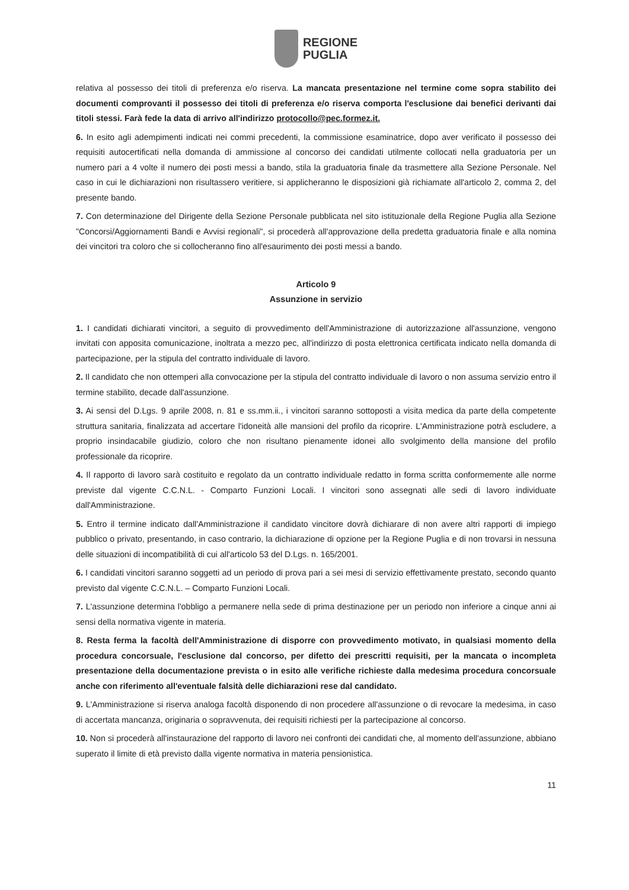REGIONE
PUGLIA
relativa al possesso dei titoli di preferenza e/o riserva. La mancata presentazione nel termine come sopra stabilito dei documenti comprovanti il possesso dei titoli di preferenza e/o riserva comporta l'esclusione dai benefici derivanti dai titoli stessi. Farà fede la data di arrivo all'indirizzo protocollo@pec.formez.it.
6. In esito agli adempimenti indicati nei commi precedenti, la commissione esaminatrice, dopo aver verificato il possesso dei requisiti autocertificati nella domanda di ammissione al concorso dei candidati utilmente collocati nella graduatoria per un numero pari a 4 volte il numero dei posti messi a bando, stila la graduatoria finale da trasmettere alla Sezione Personale. Nel caso in cui le dichiarazioni non risultassero veritiere, si applicheranno le disposizioni già richiamate all'articolo 2, comma 2, del presente bando.
7. Con determinazione del Dirigente della Sezione Personale pubblicata nel sito istituzionale della Regione Puglia alla Sezione "Concorsi/Aggiornamenti Bandi e Avvisi regionali", si procederà all'approvazione della predetta graduatoria finale e alla nomina dei vincitori tra coloro che si collocheranno fino all'esaurimento dei posti messi a bando.
Articolo 9
Assunzione in servizio
1. I candidati dichiarati vincitori, a seguito di provvedimento dell'Amministrazione di autorizzazione all'assunzione, vengono invitati con apposita comunicazione, inoltrata a mezzo pec, all'indirizzo di posta elettronica certificata indicato nella domanda di partecipazione, per la stipula del contratto individuale di lavoro.
2. Il candidato che non ottemperi alla convocazione per la stipula del contratto individuale di lavoro o non assuma servizio entro il termine stabilito, decade dall'assunzione.
3. Ai sensi del D.Lgs. 9 aprile 2008, n. 81 e ss.mm.ii., i vincitori saranno sottoposti a visita medica da parte della competente struttura sanitaria, finalizzata ad accertare l'idoneità alle mansioni del profilo da ricoprire. L'Amministrazione potrà escludere, a proprio insindacabile giudizio, coloro che non risultano pienamente idonei allo svolgimento della mansione del profilo professionale da ricoprire.
4. Il rapporto di lavoro sarà costituito e regolato da un contratto individuale redatto in forma scritta conformemente alle norme previste dal vigente C.C.N.L. - Comparto Funzioni Locali. I vincitori sono assegnati alle sedi di lavoro individuate dall'Amministrazione.
5. Entro il termine indicato dall'Amministrazione il candidato vincitore dovrà dichiarare di non avere altri rapporti di impiego pubblico o privato, presentando, in caso contrario, la dichiarazione di opzione per la Regione Puglia e di non trovarsi in nessuna delle situazioni di incompatibilità di cui all'articolo 53 del D.Lgs. n. 165/2001.
6. I candidati vincitori saranno soggetti ad un periodo di prova pari a sei mesi di servizio effettivamente prestato, secondo quanto previsto dal vigente C.C.N.L. – Comparto Funzioni Locali.
7. L'assunzione determina l'obbligo a permanere nella sede di prima destinazione per un periodo non inferiore a cinque anni ai sensi della normativa vigente in materia.
8. Resta ferma la facoltà dell'Amministrazione di disporre con provvedimento motivato, in qualsiasi momento della procedura concorsuale, l'esclusione dal concorso, per difetto dei prescritti requisiti, per la mancata o incompleta presentazione della documentazione prevista o in esito alle verifiche richieste dalla medesima procedura concorsuale anche con riferimento all'eventuale falsità delle dichiarazioni rese dal candidato.
9. L'Amministrazione si riserva analoga facoltà disponendo di non procedere all'assunzione o di revocare la medesima, in caso di accertata mancanza, originaria o sopravvenuta, dei requisiti richiesti per la partecipazione al concorso.
10. Non si procederà all'instaurazione del rapporto di lavoro nei confronti dei candidati che, al momento dell'assunzione, abbiano superato il limite di età previsto dalla vigente normativa in materia pensionistica.
11